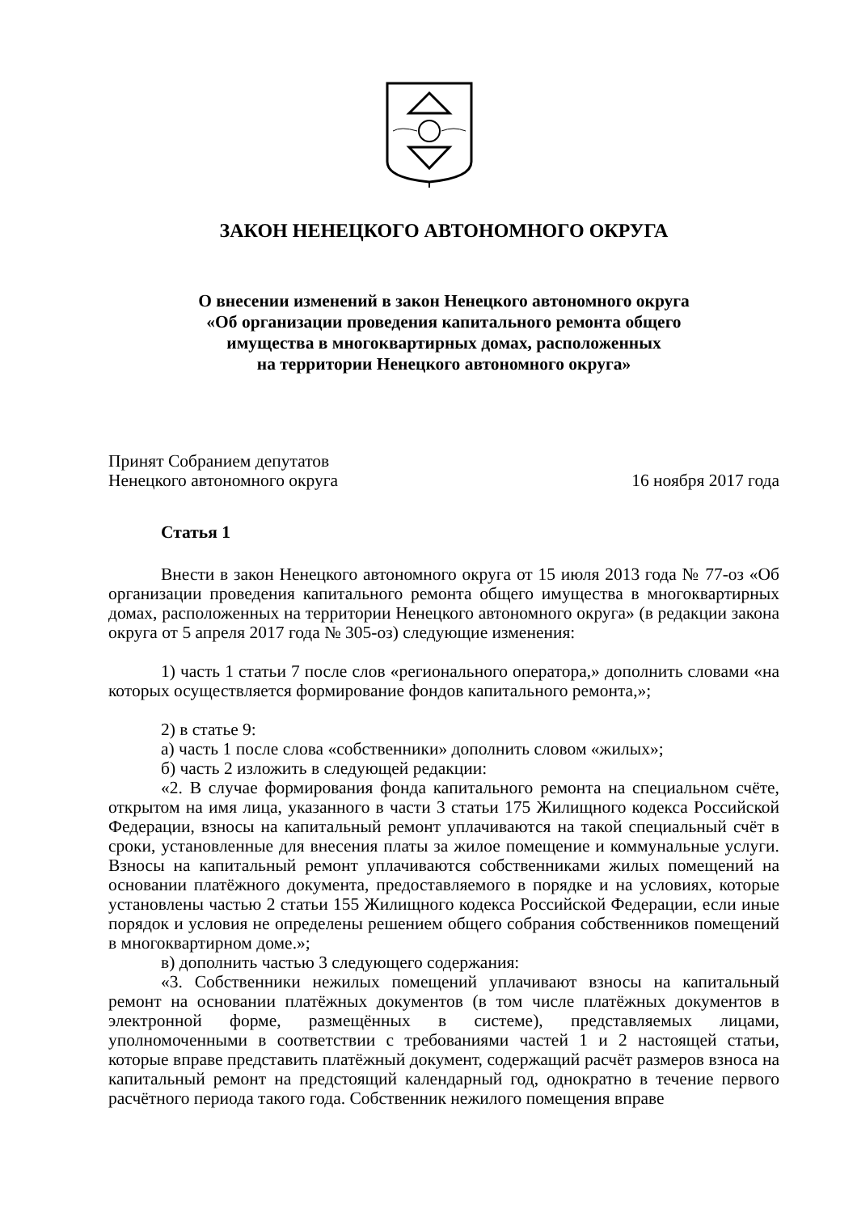ЗАКОН НЕНЕЦКОГО АВТОНОМНОГО ОКРУГА
О внесении изменений в закон Ненецкого автономного округа
«Об организации проведения капитального ремонта общего
имущества в многоквартирных домах, расположенных
на территории Ненецкого автономного округа»
Принят Собранием депутатов
Ненецкого автономного округа
16 ноября 2017 года
Статья 1
Внести в закон Ненецкого автономного округа от 15 июля 2013 года № 77-оз «Об организации проведения капитального ремонта общего имущества в многоквартирных домах, расположенных на территории Ненецкого автономного округа» (в редакции закона округа от 5 апреля 2017 года № 305-оз) следующие изменения:
1) часть 1 статьи 7 после слов «регионального оператора,» дополнить словами «на которых осуществляется формирование фондов капитального ремонта,»;
2) в статье 9:
а) часть 1 после слова «собственники» дополнить словом «жилых»;
б) часть 2 изложить в следующей редакции:
«2. В случае формирования фонда капитального ремонта на специальном счёте, открытом на имя лица, указанного в части 3 статьи 175 Жилищного кодекса Российской Федерации, взносы на капитальный ремонт уплачиваются на такой специальный счёт в сроки, установленные для внесения платы за жилое помещение и коммунальные услуги. Взносы на капитальный ремонт уплачиваются собственниками жилых помещений на основании платёжного документа, предоставляемого в порядке и на условиях, которые установлены частью 2 статьи 155 Жилищного кодекса Российской Федерации, если иные порядок и условия не определены решением общего собрания собственников помещений в многоквартирном доме.»;
в) дополнить частью 3 следующего содержания:
«3. Собственники нежилых помещений уплачивают взносы на капитальный ремонт на основании платёжных документов (в том числе платёжных документов в электронной форме, размещённых в системе), представляемых лицами, уполномоченными в соответствии с требованиями частей 1 и 2 настоящей статьи, которые вправе представить платёжный документ, содержащий расчёт размеров взноса на капитальный ремонт на предстоящий календарный год, однократно в течение первого расчётного периода такого года. Собственник нежилого помещения вправе